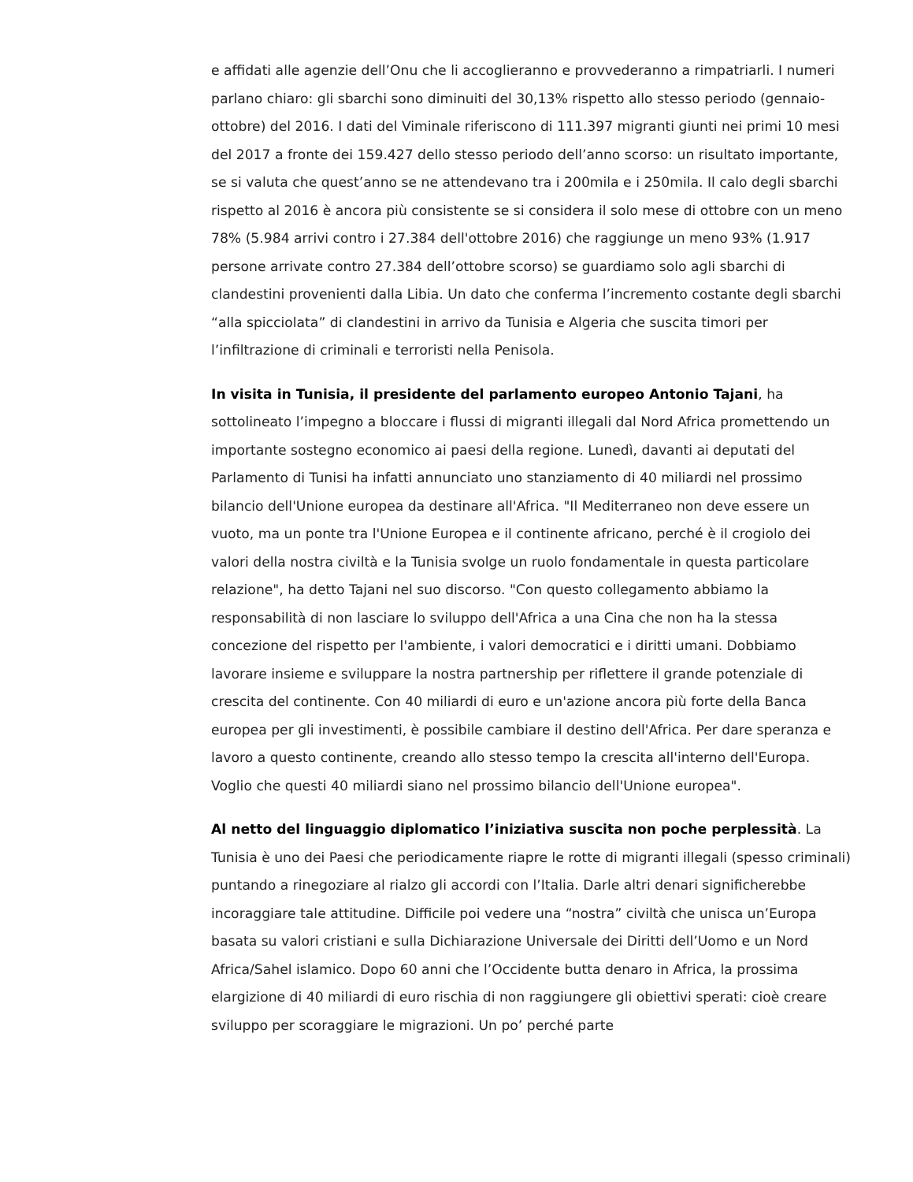e affidati alle agenzie dell’Onu che li accoglieranno e provvederanno a rimpatriarli. I numeri parlano chiaro: gli sbarchi sono diminuiti del 30,13% rispetto allo stesso periodo (gennaio-ottobre) del 2016. I dati del Viminale riferiscono di 111.397 migranti giunti nei primi 10 mesi del 2017 a fronte dei 159.427 dello stesso periodo dell’anno scorso: un risultato importante, se si valuta che quest’anno se ne attendevano tra i 200mila e i 250mila. Il calo degli sbarchi rispetto al 2016 è ancora più consistente se si considera il solo mese di ottobre con un meno 78% (5.984 arrivi contro i 27.384 dell'ottobre 2016) che raggiunge un meno 93% (1.917 persone arrivate contro 27.384 dell’ottobre scorso) se guardiamo solo agli sbarchi di clandestini provenienti dalla Libia. Un dato che conferma l’incremento costante degli sbarchi “alla spicciolata” di clandestini in arrivo da Tunisia e Algeria che suscita timori per l’infiltrazione di criminali e terroristi nella Penisola.
In visita in Tunisia, il presidente del parlamento europeo Antonio Tajani, ha sottolineato l’impegno a bloccare i flussi di migranti illegali dal Nord Africa promettendo un importante sostegno economico ai paesi della regione. Lunedì, davanti ai deputati del Parlamento di Tunisi ha infatti annunciato uno stanziamento di 40 miliardi nel prossimo bilancio dell'Unione europea da destinare all'Africa. "Il Mediterraneo non deve essere un vuoto, ma un ponte tra l'Unione Europea e il continente africano, perché è il crogiolo dei valori della nostra civiltà e la Tunisia svolge un ruolo fondamentale in questa particolare relazione", ha detto Tajani nel suo discorso. "Con questo collegamento abbiamo la responsabilità di non lasciare lo sviluppo dell'Africa a una Cina che non ha la stessa concezione del rispetto per l'ambiente, i valori democratici e i diritti umani. Dobbiamo lavorare insieme e sviluppare la nostra partnership per riflettere il grande potenziale di crescita del continente. Con 40 miliardi di euro e un'azione ancora più forte della Banca europea per gli investimenti, è possibile cambiare il destino dell'Africa. Per dare speranza e lavoro a questo continente, creando allo stesso tempo la crescita all'interno dell'Europa. Voglio che questi 40 miliardi siano nel prossimo bilancio dell'Unione europea".
Al netto del linguaggio diplomatico l’iniziativa suscita non poche perplessità. La Tunisia è uno dei Paesi che periodicamente riapre le rotte di migranti illegali (spesso criminali) puntando a rinegoziare al rialzo gli accordi con l’Italia. Darle altri denari significherebbe incoraggiare tale attitudine. Difficile poi vedere una “nostra” civiltà che unisca un’Europa basata su valori cristiani e sulla Dichiarazione Universale dei Diritti dell’Uomo e un Nord Africa/Sahel islamico. Dopo 60 anni che l’Occidente butta denaro in Africa, la prossima elargizione di 40 miliardi di euro rischia di non raggiungere gli obiettivi sperati: cioè creare sviluppo per scoraggiare le migrazioni. Un po’ perché parte